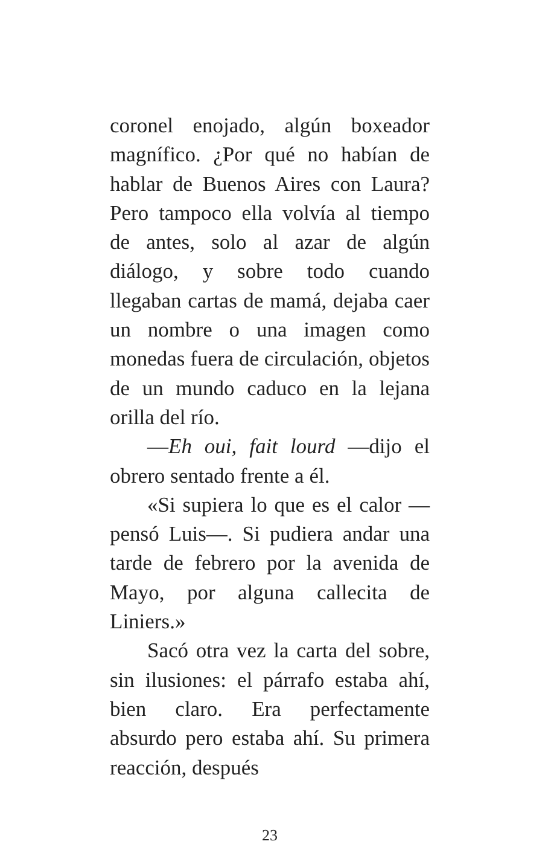coronel enojado, algún boxeador magnífico. ¿Por qué no habían de hablar de Buenos Aires con Laura? Pero tampoco ella volvía al tiempo de antes, solo al azar de algún diálogo, y sobre todo cuando llegaban cartas de mamá, dejaba caer un nombre o una imagen como monedas fuera de circulación, objetos de un mundo caduco en la lejana orilla del río.
—Eh oui, fait lourd —dijo el obrero sentado frente a él.
«Si supiera lo que es el calor —pensó Luis—. Si pudiera andar una tarde de febrero por la avenida de Mayo, por alguna callecita de Liniers.»
Sacó otra vez la carta del sobre, sin ilusiones: el párrafo estaba ahí, bien claro. Era perfectamente absurdo pero estaba ahí. Su primera reacción, después
23